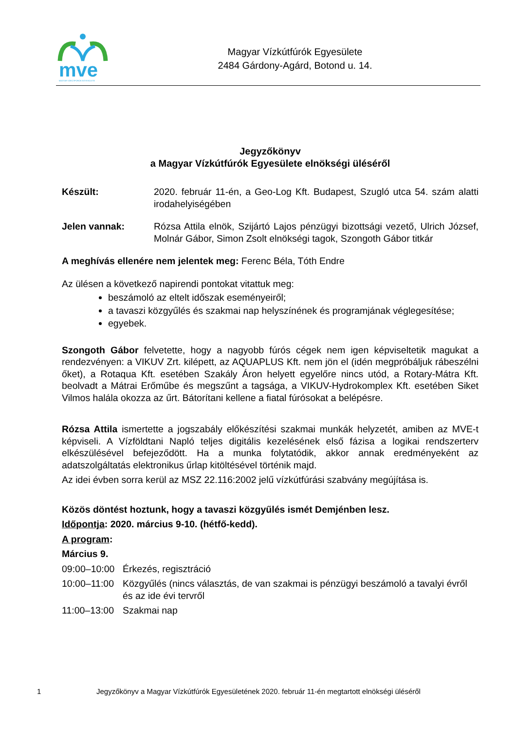mve
MAGYAR VÍZKÚTFÚRÓK EGYESÜLETE
Magyar Vízkútfúrók Egyesülete
2484 Gárdony-Agárd, Botond u. 14.
Jegyzőkönyv
a Magyar Vízkútfúrók Egyesülete elnökségi üléséről
Készült: 2020. február 11-én, a Geo-Log Kft. Budapest, Szugló utca 54. szám alatti irodahelyiségében
Jelen vannak: Rózsa Attila elnök, Szijártó Lajos pénzügyi bizottsági vezető, Ulrich József, Molnár Gábor, Simon Zsolt elnökségi tagok, Szongoth Gábor titkár
A meghívás ellenére nem jelentek meg: Ferenc Béla, Tóth Endre
Az ülésen a következő napirendi pontokat vitattuk meg:
beszámoló az eltelt időszak eseményeiről;
a tavaszi közgyűlés és szakmai nap helyszínének és programjának véglegesítése;
egyebek.
Szongoth Gábor felvetette, hogy a nagyobb fúrós cégek nem igen képviseltetik magukat a rendezvényen: a VIKUV Zrt. kilépett, az AQUAPLUS Kft. nem jön el (idén megpróbáljuk rábeszélni őket), a Rotaqua Kft. esetében Szakály Áron helyett egyelőre nincs utód, a Rotary-Mátra Kft. beolvadt a Mátrai Erőműbe és megszűnt a tagsága, a VIKUV-Hydrokomplex Kft. esetében Siket Vilmos halála okozza az űrt. Bátorítani kellene a fiatal fúrósokat a belépésre.
Rózsa Attila ismertette a jogszabály előkészítési szakmai munkák helyzetét, amiben az MVE-t képviseli. A Vízföldtani Napló teljes digitális kezelésének első fázisa a logikai rendszerterv elkészülésével befejeződött. Ha a munka folytatódik, akkor annak eredményeként az adatszolgáltatás elektronikus űrlap kitöltésével történik majd.
Az idei évben sorra kerül az MSZ 22.116:2002 jelű vízkútfúrási szabvány megújítása is.
Közös döntést hoztunk, hogy a tavaszi közgyűlés ismét Demjénben lesz.
Időpontja: 2020. március 9-10. (hétfő-kedd).
A program:
Március 9.
09:00–10:00
Érkezés, regisztráció
10:00–11:00
Közgyűlés (nincs választás, de van szakmai is pénzügyi beszámoló a tavalyi évről és az ide évi tervről
11:00–13:00
Szakmai nap
1 Jegyzőkönyv a Magyar Vízkútfúrók Egyesületének 2020. február 11-én megtartott elnökségi üléséről